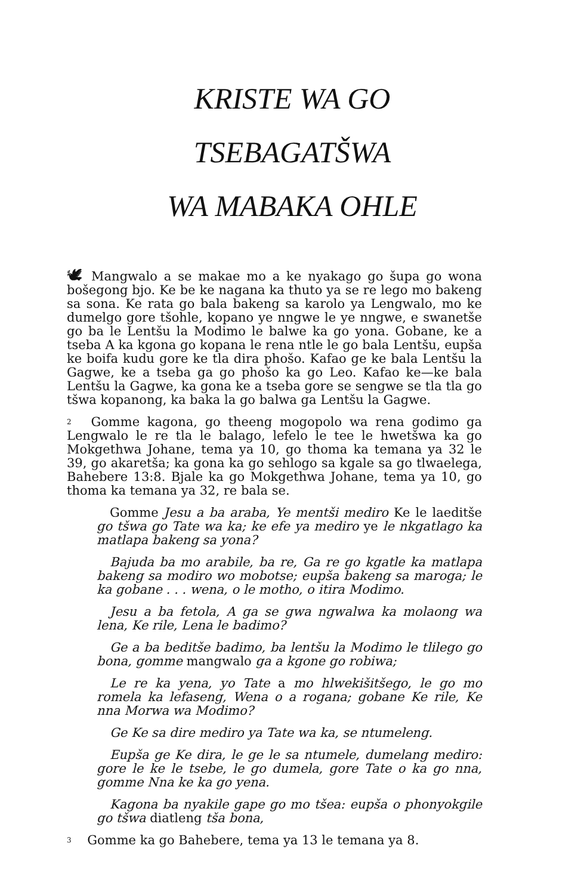KRISTE WA GO TSEBAGATŠWA
WA MABAKA OHLE
🕊 Mangwalo a se makae mo a ke nyakago go šupa go wona bošegong bjo. Ke be ke nagana ka thuto ya se re lego mo bakeng sa sona. Ke rata go bala bakeng sa karolo ya Lengwalo, mo ke dumelgo gore tšohle, kopano ye nngwe le ye nngwe, e swanetše go ba le Lentšu la Modimo le balwe ka go yona. Gobane, ke a tseba A ka kgona go kopana le rena ntle le go bala Lentšu, eupša ke boifa kudu gore ke tla dira phošo. Kafao ge ke bala Lentšu la Gagwe, ke a tseba ga go phošo ka go Leo. Kafao ke—ke bala Lentšu la Gagwe, ka gona ke a tseba gore se sengwe se tla tla go tšwa kopanong, ka baka la go balwa ga Lentšu la Gagwe.
<sup>2</sup> Gomme kagona, go theeng mogopolo wa rena godimo ga Lengwalo le re tla le balago, lefelo le tee le hwetšwa ka go Mokgethwa Johane, tema ya 10, go thoma ka temana ya 32 le 39, go akaretša; ka gona ka go sehlogo sa kgale sa go tlwaelega, Bahebere 13:8. Bjale ka go Mokgethwa Johane, tema ya 10, go thoma ka temana ya 32, re bala se.
Gomme Jesu a ba araba, Ye mentši mediro Ke le laeditše go tšwa go Tate wa ka; ke efe ya mediro ye le nkgatlago ka matlapa bakeng sa yona?
Bajuda ba mo arabile, ba re, Ga re go kgatle ka matlapa bakeng sa modiro wo mobotse; eupša bakeng sa maroga; le ka gobane . . . wena, o le motho, o itira Modimo.
Jesu a ba fetola, A ga se gwa ngwalwa ka molaong wa lena, Ke rile, Lena le badimo?
Ge a ba beditše badimo, ba lentšu la Modimo le tlilego go bona, gomme mangwalo ga a kgone go robiwa;
Le re ka yena, yo Tate a mo hlwekišitšego, le go mo romela ka lefaseng, Wena o a rogana; gobane Ke rile, Ke nna Morwa wa Modimo?
Ge Ke sa dire mediro ya Tate wa ka, se ntumeleng.
Eupša ge Ke dira, le ge le sa ntumele, dumelang mediro: gore le ke le tsebe, le go dumela, gore Tate o ka go nna, gomme Nna ke ka go yena.
Kagona ba nyakile gape go mo tšea: eupša o phonyokgile go tšwa diatleng tša bona,
<sup>3</sup> Gomme ka go Bahebere, tema ya 13 le temana ya 8.